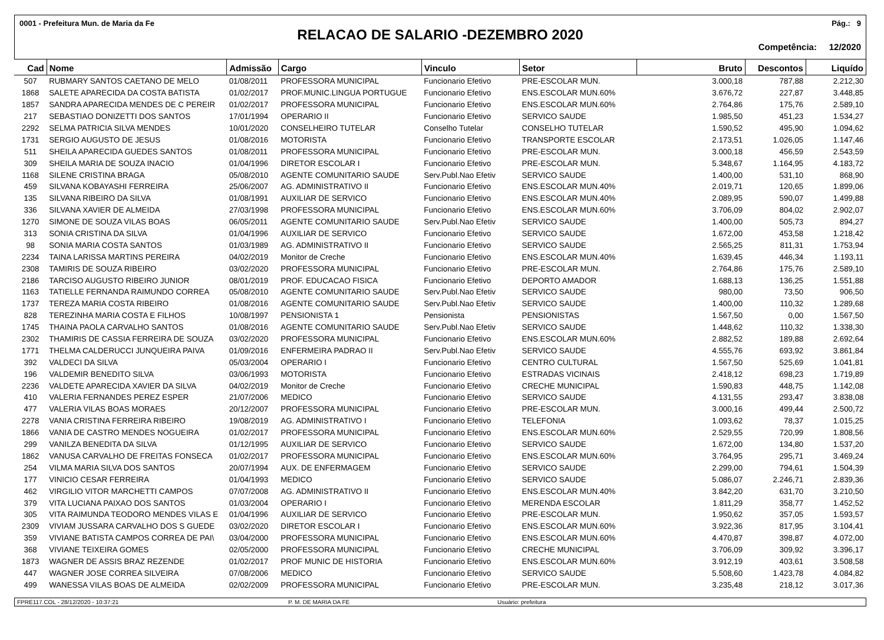0001 - Prefeitura Mun. de Maria da Fe Pág.: 9
RELACAO DE SALARIO -DEZEMBRO 2020
Competência: 12/2020
| Cad | Nome | Admissão | Cargo | Vinculo | Setor | Bruto | Descontos | Liquído |
| --- | --- | --- | --- | --- | --- | --- | --- | --- |
| 507 | RUBMARY SANTOS CAETANO DE MELO | 01/08/2011 | PROFESSORA MUNICIPAL | Funcionario Efetivo | PRE-ESCOLAR MUN. | 3.000,18 | 787,88 | 2.212,30 |
| 1868 | SALETE APARECIDA DA COSTA BATISTA | 01/02/2017 | PROF.MUNIC.LINGUA PORTUGUE | Funcionario Efetivo | ENS.ESCOLAR MUN.60% | 3.676,72 | 227,87 | 3.448,85 |
| 1857 | SANDRA APARECIDA MENDES DE C PEREIR | 01/02/2017 | PROFESSORA MUNICIPAL | Funcionario Efetivo | ENS.ESCOLAR MUN.60% | 2.764,86 | 175,76 | 2.589,10 |
| 217 | SEBASTIAO DONIZETTI DOS SANTOS | 17/01/1994 | OPERARIO II | Funcionario Efetivo | SERVICO SAUDE | 1.985,50 | 451,23 | 1.534,27 |
| 2292 | SELMA PATRICIA SILVA MENDES | 10/01/2020 | CONSELHEIRO TUTELAR | Conselho Tutelar | CONSELHO TUTELAR | 1.590,52 | 495,90 | 1.094,62 |
| 1731 | SERGIO AUGUSTO DE JESUS | 01/08/2016 | MOTORISTA | Funcionario Efetivo | TRANSPORTE ESCOLAR | 2.173,51 | 1.026,05 | 1.147,46 |
| 511 | SHEILA APARECIDA GUEDES SANTOS | 01/08/2011 | PROFESSORA MUNICIPAL | Funcionario Efetivo | PRE-ESCOLAR MUN. | 3.000,18 | 456,59 | 2.543,59 |
| 309 | SHEILA MARIA DE SOUZA INACIO | 01/04/1996 | DIRETOR ESCOLAR I | Funcionario Efetivo | PRE-ESCOLAR MUN. | 5.348,67 | 1.164,95 | 4.183,72 |
| 1168 | SILENE CRISTINA BRAGA | 05/08/2010 | AGENTE COMUNITARIO SAUDE | Serv.Publ.Nao Efetiv | SERVICO SAUDE | 1.400,00 | 531,10 | 868,90 |
| 459 | SILVANA KOBAYASHI FERREIRA | 25/06/2007 | AG. ADMINISTRATIVO II | Funcionario Efetivo | ENS.ESCOLAR MUN.40% | 2.019,71 | 120,65 | 1.899,06 |
| 135 | SILVANA RIBEIRO DA SILVA | 01/08/1991 | AUXILIAR DE SERVICO | Funcionario Efetivo | ENS.ESCOLAR MUN.40% | 2.089,95 | 590,07 | 1.499,88 |
| 336 | SILVANA XAVIER DE ALMEIDA | 27/03/1998 | PROFESSORA MUNICIPAL | Funcionario Efetivo | ENS.ESCOLAR MUN.60% | 3.706,09 | 804,02 | 2.902,07 |
| 1270 | SIMONE DE SOUZA VILAS BOAS | 06/05/2011 | AGENTE COMUNITARIO SAUDE | Serv.Publ.Nao Efetiv | SERVICO SAUDE | 1.400,00 | 505,73 | 894,27 |
| 313 | SONIA CRISTINA DA SILVA | 01/04/1996 | AUXILIAR DE SERVICO | Funcionario Efetivo | SERVICO SAUDE | 1.672,00 | 453,58 | 1.218,42 |
| 98 | SONIA MARIA COSTA SANTOS | 01/03/1989 | AG. ADMINISTRATIVO II | Funcionario Efetivo | SERVICO SAUDE | 2.565,25 | 811,31 | 1.753,94 |
| 2234 | TAINA LARISSA MARTINS PEREIRA | 04/02/2019 | Monitor de Creche | Funcionario Efetivo | ENS.ESCOLAR MUN.40% | 1.639,45 | 446,34 | 1.193,11 |
| 2308 | TAMIRIS DE SOUZA RIBEIRO | 03/02/2020 | PROFESSORA MUNICIPAL | Funcionario Efetivo | PRE-ESCOLAR MUN. | 2.764,86 | 175,76 | 2.589,10 |
| 2186 | TARCISO AUGUSTO RIBEIRO JUNIOR | 08/01/2019 | PROF. EDUCACAO FISICA | Funcionario Efetivo | DEPORTO AMADOR | 1.688,13 | 136,25 | 1.551,88 |
| 1163 | TATIELLE FERNANDA RAIMUNDO CORREA | 05/08/2010 | AGENTE COMUNITARIO SAUDE | Serv.Publ.Nao Efetiv | SERVICO SAUDE | 980,00 | 73,50 | 906,50 |
| 1737 | TEREZA MARIA COSTA RIBEIRO | 01/08/2016 | AGENTE COMUNITARIO SAUDE | Serv.Publ.Nao Efetiv | SERVICO SAUDE | 1.400,00 | 110,32 | 1.289,68 |
| 828 | TEREZINHA MARIA COSTA E FILHOS | 10/08/1997 | PENSIONISTA 1 | Pensionista | PENSIONISTAS | 1.567,50 | 0,00 | 1.567,50 |
| 1745 | THAINA PAOLA CARVALHO SANTOS | 01/08/2016 | AGENTE COMUNITARIO SAUDE | Serv.Publ.Nao Efetiv | SERVICO SAUDE | 1.448,62 | 110,32 | 1.338,30 |
| 2302 | THAMIRIS DE CASSIA FERREIRA DE SOUZA | 03/02/2020 | PROFESSORA MUNICIPAL | Funcionario Efetivo | ENS.ESCOLAR MUN.60% | 2.882,52 | 189,88 | 2.692,64 |
| 1771 | THELMA CALDERUCCI JUNQUEIRA PAIVA | 01/09/2016 | ENFERMEIRA PADRAO II | Serv.Publ.Nao Efetiv | SERVICO SAUDE | 4.555,76 | 693,92 | 3.861,84 |
| 392 | VALDECI DA SILVA | 05/03/2004 | OPERARIO I | Funcionario Efetivo | CENTRO CULTURAL | 1.567,50 | 525,69 | 1.041,81 |
| 196 | VALDEMIR BENEDITO SILVA | 03/06/1993 | MOTORISTA | Funcionario Efetivo | ESTRADAS VICINAIS | 2.418,12 | 698,23 | 1.719,89 |
| 2236 | VALDETE APARECIDA XAVIER DA SILVA | 04/02/2019 | Monitor de Creche | Funcionario Efetivo | CRECHE MUNICIPAL | 1.590,83 | 448,75 | 1.142,08 |
| 410 | VALERIA FERNANDES PEREZ ESPER | 21/07/2006 | MEDICO | Funcionario Efetivo | SERVICO SAUDE | 4.131,55 | 293,47 | 3.838,08 |
| 477 | VALERIA VILAS BOAS MORAES | 20/12/2007 | PROFESSORA MUNICIPAL | Funcionario Efetivo | PRE-ESCOLAR MUN. | 3.000,16 | 499,44 | 2.500,72 |
| 2278 | VANIA CRISTINA FERREIRA RIBEIRO | 19/08/2019 | AG. ADMINISTRATIVO I | Funcionario Efetivo | TELEFONIA | 1.093,62 | 78,37 | 1.015,25 |
| 1866 | VANIA DE CASTRO MENDES NOGUEIRA | 01/02/2017 | PROFESSORA MUNICIPAL | Funcionario Efetivo | ENS.ESCOLAR MUN.60% | 2.529,55 | 720,99 | 1.808,56 |
| 299 | VANILZA BENEDITA DA SILVA | 01/12/1995 | AUXILIAR DE SERVICO | Funcionario Efetivo | SERVICO SAUDE | 1.672,00 | 134,80 | 1.537,20 |
| 1862 | VANUSA CARVALHO DE FREITAS FONSECA | 01/02/2017 | PROFESSORA MUNICIPAL | Funcionario Efetivo | ENS.ESCOLAR MUN.60% | 3.764,95 | 295,71 | 3.469,24 |
| 254 | VILMA MARIA SILVA DOS SANTOS | 20/07/1994 | AUX. DE ENFERMAGEM | Funcionario Efetivo | SERVICO SAUDE | 2.299,00 | 794,61 | 1.504,39 |
| 177 | VINICIO CESAR FERREIRA | 01/04/1993 | MEDICO | Funcionario Efetivo | SERVICO SAUDE | 5.086,07 | 2.246,71 | 2.839,36 |
| 462 | VIRGILIO VITOR MARCHETTI CAMPOS | 07/07/2008 | AG. ADMINISTRATIVO II | Funcionario Efetivo | ENS.ESCOLAR MUN.40% | 3.842,20 | 631,70 | 3.210,50 |
| 379 | VITA LUCIANA PAIXAO DOS SANTOS | 01/03/2004 | OPERARIO I | Funcionario Efetivo | MERENDA ESCOLAR | 1.811,29 | 358,77 | 1.452,52 |
| 305 | VITA RAIMUNDA TEODORO MENDES VILAS E | 01/04/1996 | AUXILIAR DE SERVICO | Funcionario Efetivo | PRE-ESCOLAR MUN. | 1.950,62 | 357,05 | 1.593,57 |
| 2309 | VIVIAM JUSSARA CARVALHO DOS S GUEDE | 03/02/2020 | DIRETOR ESCOLAR I | Funcionario Efetivo | ENS.ESCOLAR MUN.60% | 3.922,36 | 817,95 | 3.104,41 |
| 359 | VIVIANE BATISTA CAMPOS CORREA DE PAI\ | 03/04/2000 | PROFESSORA MUNICIPAL | Funcionario Efetivo | ENS.ESCOLAR MUN.60% | 4.470,87 | 398,87 | 4.072,00 |
| 368 | VIVIANE TEIXEIRA GOMES | 02/05/2000 | PROFESSORA MUNICIPAL | Funcionario Efetivo | CRECHE MUNICIPAL | 3.706,09 | 309,92 | 3.396,17 |
| 1873 | WAGNER DE ASSIS BRAZ REZENDE | 01/02/2017 | PROF MUNIC DE HISTORIA | Funcionario Efetivo | ENS.ESCOLAR MUN.60% | 3.912,19 | 403,61 | 3.508,58 |
| 447 | WAGNER JOSE CORREA SILVEIRA | 07/08/2006 | MEDICO | Funcionario Efetivo | SERVICO SAUDE | 5.508,60 | 1.423,78 | 4.084,82 |
| 499 | WANESSA VILAS BOAS DE ALMEIDA | 02/02/2009 | PROFESSORA MUNICIPAL | Funcionario Efetivo | PRE-ESCOLAR MUN. | 3.235,48 | 218,12 | 3.017,36 |
FPRE117.COL - 28/12/2020 - 10:37:21 P. M. DE MARIA DA FE Usuário: prefeitura